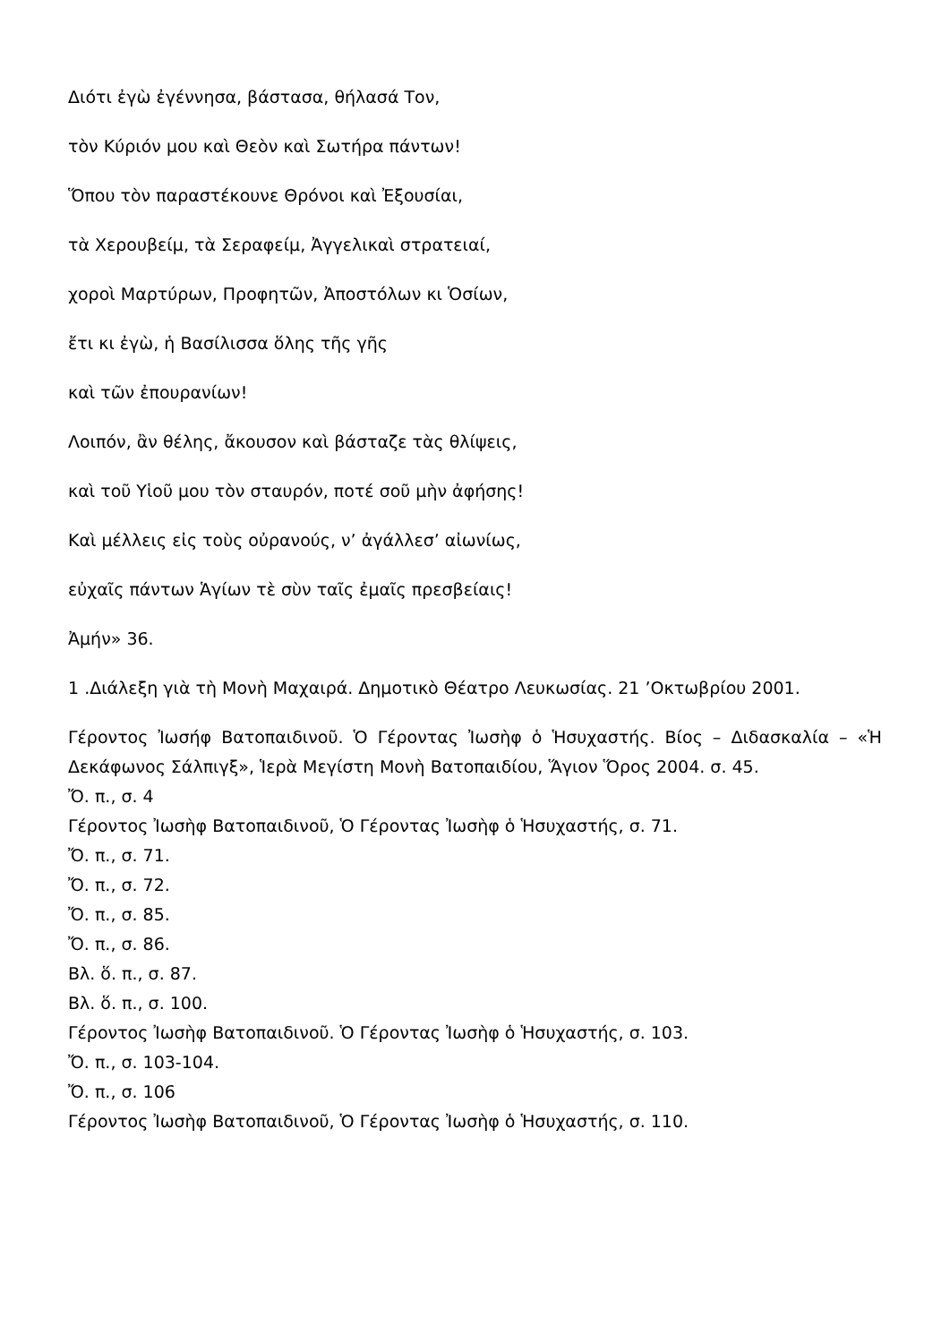Διότι ἐγὼ ἐγέννησα, βάστασα, θήλασά Τον,
τὸν Κύριόν μου καὶ Θεὸν καὶ Σωτήρα πάντων!
Ὅπου τὸν παραστέκουνε Θρόνοι καὶ Ἐξουσίαι,
τὰ Χερουβείμ, τὰ Σεραφείμ, Ἀγγελικαὶ στρατειαί,
χοροὶ Μαρτύρων, Προφητῶν, Ἀποστόλων κι Ὁσίων,
ἔτι κι ἐγὼ, ἡ Βασίλισσα ὅλης τῆς γῆς
καὶ τῶν ἐπουρανίων!
Λοιπόν, ἂν θέλης, ἄκουσον καὶ βάσταζε τὰς θλίψεις,
καὶ τοῦ Υἱοῦ μου τὸν σταυρόν, ποτέ σοῦ μὴν ἀφήσης!
Καὶ μέλλεις εἰς τοὺς οὐρανούς, ν’ ἀγάλλεσ’ αἰωνίως,
εὐχαῖς πάντων Ἁγίων τὲ σὺν ταῖς ἐμαῖς πρεσβείαις!
Ἀμήν» 36.
1 .Διάλεξη γιὰ τὴ Μονὴ Μαχαιρά. Δημοτικὸ Θέατρο Λευκωσίας. 21 ’Οκτωβρίου 2001.
Γέροντος Ἰωσήφ Βατοπαιδινοῦ. Ὁ Γέροντας Ἰωσὴφ ὁ Ἡσυχαστής. Βίος – Διδασκαλία – «Ἡ Δεκάφωνος Σάλπιγξ», Ἱερὰ Μεγίστη Μονὴ Βατοπαιδίου, Ἅγιον Ὅρος 2004. σ. 45.
Ὄ. π., σ. 4
Γέροντος Ἰωσὴφ Βατοπαιδινοῦ, Ὁ Γέροντας Ἰωσὴφ ὁ Ἡσυχαστής, σ. 71.
Ὄ. π., σ. 71.
Ὄ. π., σ. 72.
Ὄ. π., σ. 85.
Ὄ. π., σ. 86.
Βλ. ὅ. π., σ. 87.
Βλ. ὅ. π., σ. 100.
Γέροντος Ἰωσὴφ Βατοπαιδινοῦ. Ὁ Γέροντας Ἰωσὴφ ὁ Ἡσυχαστής, σ. 103.
Ὄ. π., σ. 103-104.
Ὄ. π., σ. 106
Γέροντος Ἰωσὴφ Βατοπαιδινοῦ, Ὁ Γέροντας Ἰωσὴφ ὁ Ἡσυχαστής, σ. 110.